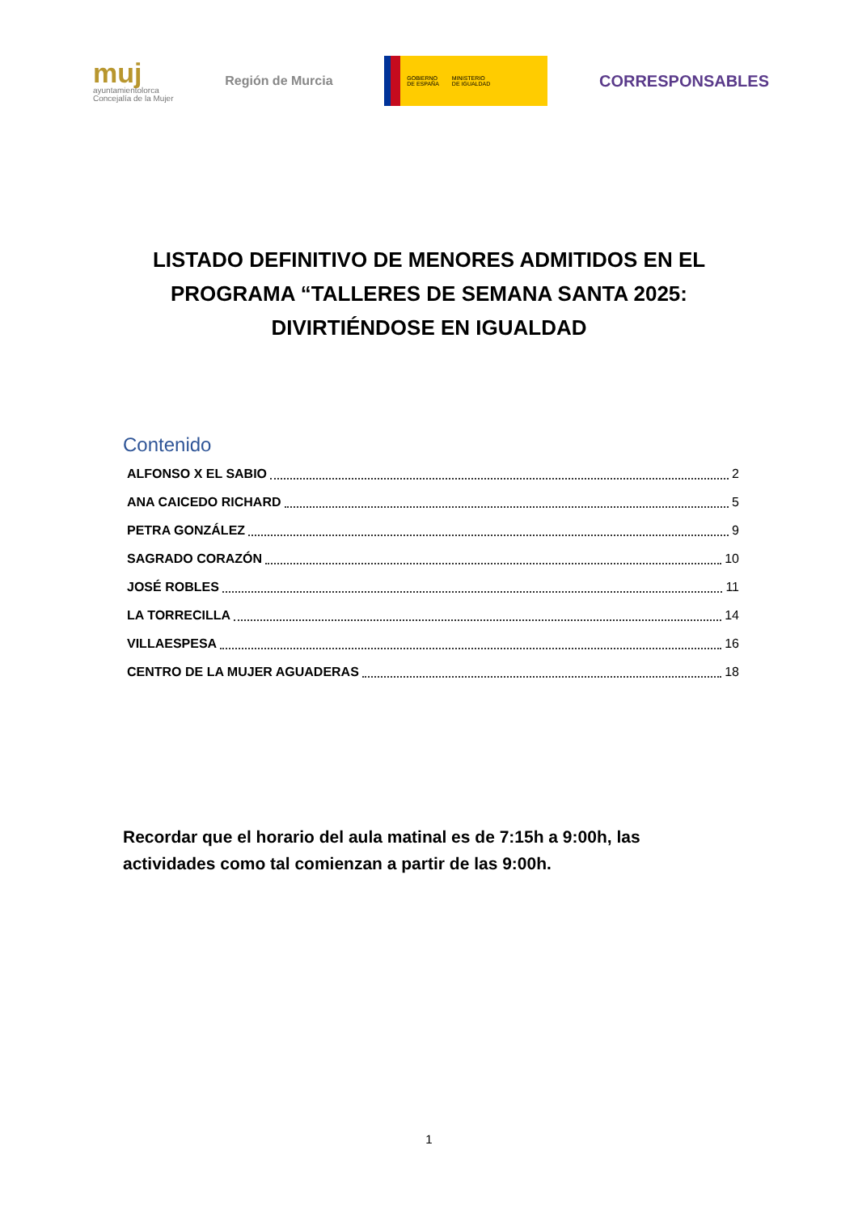muj
ayuntamientolorca
Concejalía de la Mujer
Región de Murcia
GOBIERNO
DE ESPAÑA
MINISTERIO
DE IGUALDAD
CORRESPONSABLES
LISTADO DEFINITIVO DE MENORES ADMITIDOS EN EL PROGRAMA “TALLERES DE SEMANA SANTA 2025: DIVIRTIÉNDOSE EN IGUALDAD
Contenido
ALFONSO X EL SABIO 2
ANA CAICEDO RICHARD 5
PETRA GONZÁLEZ 9
SAGRADO CORAZÓN 10
JOSÉ ROBLES 11
LA TORRECILLA 14
VILLAESPESA 16
CENTRO DE LA MUJER AGUADERAS 18
Recordar que el horario del aula matinal es de 7:15h a 9:00h, las actividades como tal comienzan a partir de las 9:00h.
1